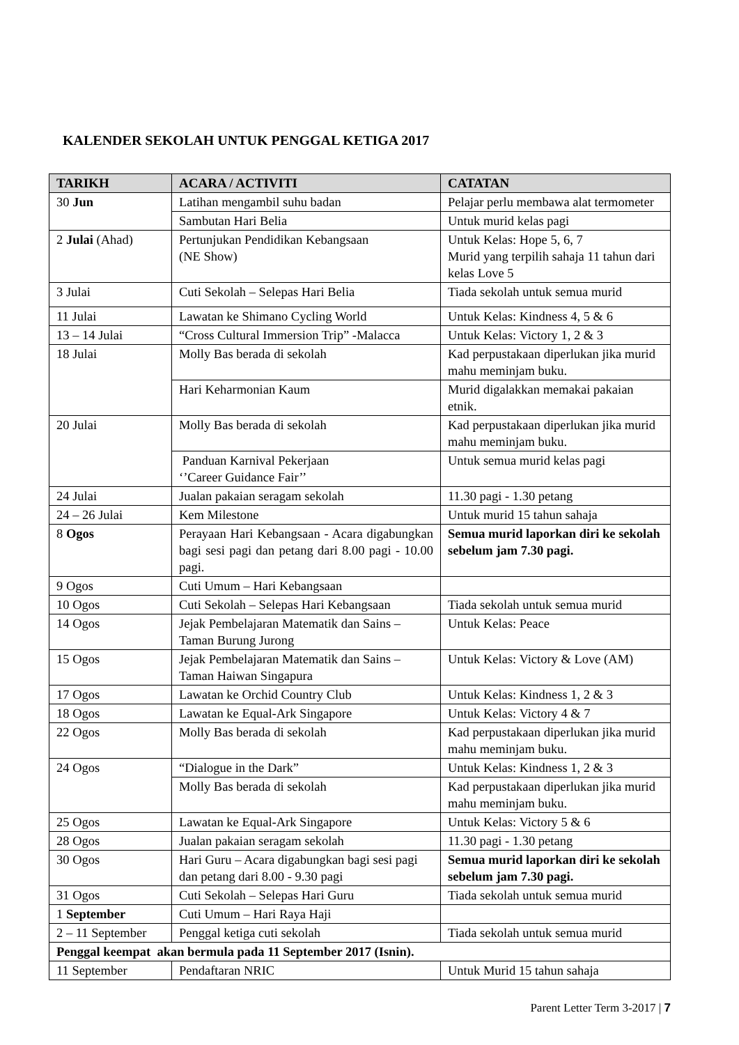KALENDER SEKOLAH UNTUK PENGGAL KETIGA 2017
| TARIKH | ACARA / ACTIVITI | CATATAN |
| --- | --- | --- |
| 30 Jun | Latihan mengambil suhu badan | Pelajar perlu membawa alat termometer |
| | Sambutan Hari Belia | Untuk murid kelas pagi |
| 2 Julai (Ahad) | Pertunjukan Pendidikan Kebangsaan (NE Show) | Untuk Kelas: Hope 5, 6, 7 Murid yang terpilih sahaja 11 tahun dari kelas Love 5 |
| 3 Julai | Cuti Sekolah – Selepas Hari Belia | Tiada sekolah untuk semua murid |
| 11 Julai | Lawatan ke Shimano Cycling World | Untuk Kelas: Kindness 4, 5 & 6 |
| 13 – 14 Julai | “Cross Cultural Immersion Trip” -Malacca | Untuk Kelas: Victory 1, 2 & 3 |
| 18 Julai | Molly Bas berada di sekolah | Kad perpustakaan diperlukan jika murid mahu meminjam buku. |
| | Hari Keharmonian Kaum | Murid digalakkan memakai pakaian etnik. |
| 20 Julai | Molly Bas berada di sekolah | Kad perpustakaan diperlukan jika murid mahu meminjam buku. |
| | Panduan Karnival Pekerjaan ‘’Career Guidance Fair’’ | Untuk semua murid kelas pagi |
| 24 Julai | Jualan pakaian seragam sekolah | 11.30 pagi - 1.30 petang |
| 24 – 26 Julai | Kem Milestone | Untuk murid 15 tahun sahaja |
| 8 Ogos | Perayaan Hari Kebangsaan - Acara digabungkan bagi sesi pagi dan petang dari 8.00 pagi - 10.00 pagi. | Semua murid laporkan diri ke sekolah sebelum jam 7.30 pagi. |
| 9 Ogos | Cuti Umum – Hari Kebangsaan | |
| 10 Ogos | Cuti Sekolah – Selepas Hari Kebangsaan | Tiada sekolah untuk semua murid |
| 14 Ogos | Jejak Pembelajaran Matematik dan Sains – Taman Burung Jurong | Untuk Kelas: Peace |
| 15 Ogos | Jejak Pembelajaran Matematik dan Sains – Taman Haiwan Singapura | Untuk Kelas: Victory & Love (AM) |
| 17 Ogos | Lawatan ke Orchid Country Club | Untuk Kelas: Kindness 1, 2 & 3 |
| 18 Ogos | Lawatan ke Equal-Ark Singapore | Untuk Kelas: Victory 4 & 7 |
| 22 Ogos | Molly Bas berada di sekolah | Kad perpustakaan diperlukan jika murid mahu meminjam buku. |
| 24 Ogos | “Dialogue in the Dark” | Untuk Kelas: Kindness 1, 2 & 3 |
| | Molly Bas berada di sekolah | Kad perpustakaan diperlukan jika murid mahu meminjam buku. |
| 25 Ogos | Lawatan ke Equal-Ark Singapore | Untuk Kelas: Victory 5 & 6 |
| 28 Ogos | Jualan pakaian seragam sekolah | 11.30 pagi - 1.30 petang |
| 30 Ogos | Hari Guru – Acara digabungkan bagi sesi pagi dan petang dari 8.00 - 9.30 pagi | Semua murid laporkan diri ke sekolah sebelum jam 7.30 pagi. |
| 31 Ogos | Cuti Sekolah – Selepas Hari Guru | Tiada sekolah untuk semua murid |
| 1 September | Cuti Umum – Hari Raya Haji | |
| 2 – 11 September | Penggal ketiga cuti sekolah | Tiada sekolah untuk semua murid |
| Penggal keempat akan bermula pada 11 September 2017 (Isnin). | | |
| 11 September | Pendaftaran NRIC | Untuk Murid 15 tahun sahaja |
Parent Letter Term 3-2017 | 7